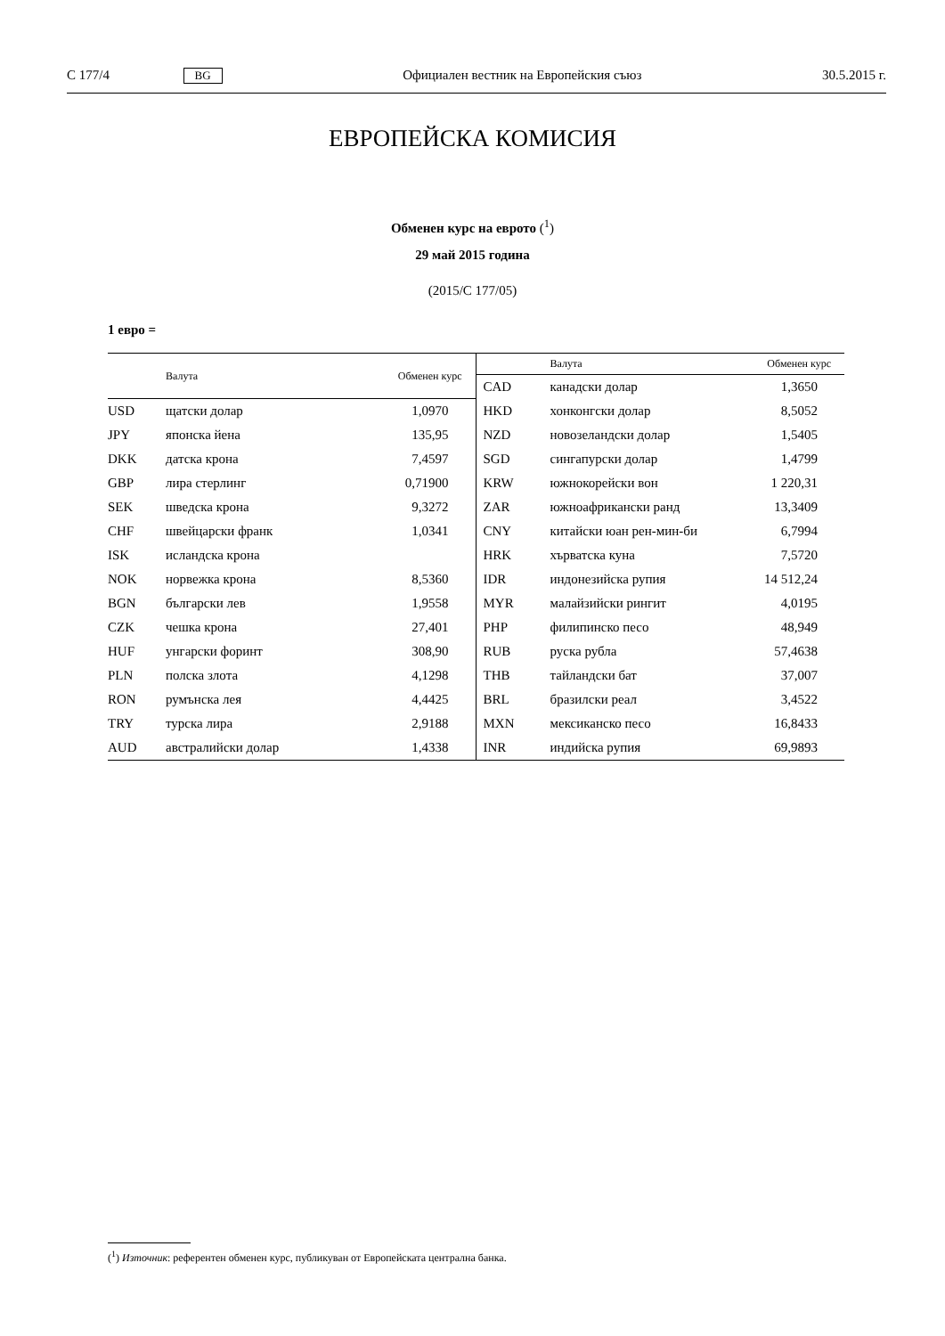C 177/4 BG Официален вестник на Европейския съюз 30.5.2015 г.
ЕВРОПЕЙСКА КОМИСИЯ
Обменен курс на еврото (<sup>1</sup>)
29 май 2015 година
(2015/C 177/05)
1 евро =
| | Валута | Обменен курс |
| --- | --- | --- |
| USD | щатски долар | 1,0970 |
| JPY | японска йена | 135,95 |
| DKK | датска крона | 7,4597 |
| GBP | лира стерлинг | 0,71900 |
| SEK | шведска крона | 9,3272 |
| CHF | швейцарски франк | 1,0341 |
| ISK | исландска крона | |
| NOK | норвежка крона | 8,5360 |
| BGN | български лев | 1,9558 |
| CZK | чешка крона | 27,401 |
| HUF | унгарски форинт | 308,90 |
| PLN | полска злота | 4,1298 |
| RON | румънска лея | 4,4425 |
| TRY | турска лира | 2,9188 |
| AUD | австралийски долар | 1,4338 |
| | Валута | Обменен курс |
| --- | --- | --- |
| CAD | канадски долар | 1,3650 |
| HKD | хонконгски долар | 8,5052 |
| NZD | новозеландски долар | 1,5405 |
| SGD | сингапурски долар | 1,4799 |
| KRW | южнокорейски вон | 1 220,31 |
| ZAR | южноафрикански ранд | 13,3409 |
| CNY | китайски юан рен-мин-би | 6,7994 |
| HRK | хърватска куна | 7,5720 |
| IDR | индонезийска рупия | 14 512,24 |
| MYR | малайзийски рингит | 4,0195 |
| PHP | филипинско песо | 48,949 |
| RUB | руска рубла | 57,4638 |
| THB | тайландски бат | 37,007 |
| BRL | бразилски реал | 3,4522 |
| MXN | мексиканско песо | 16,8433 |
| INR | индийска рупия | 69,9893 |
(<sup>1</sup>) Източник: референтен обменен курс, публикуван от Европейската централна банка.